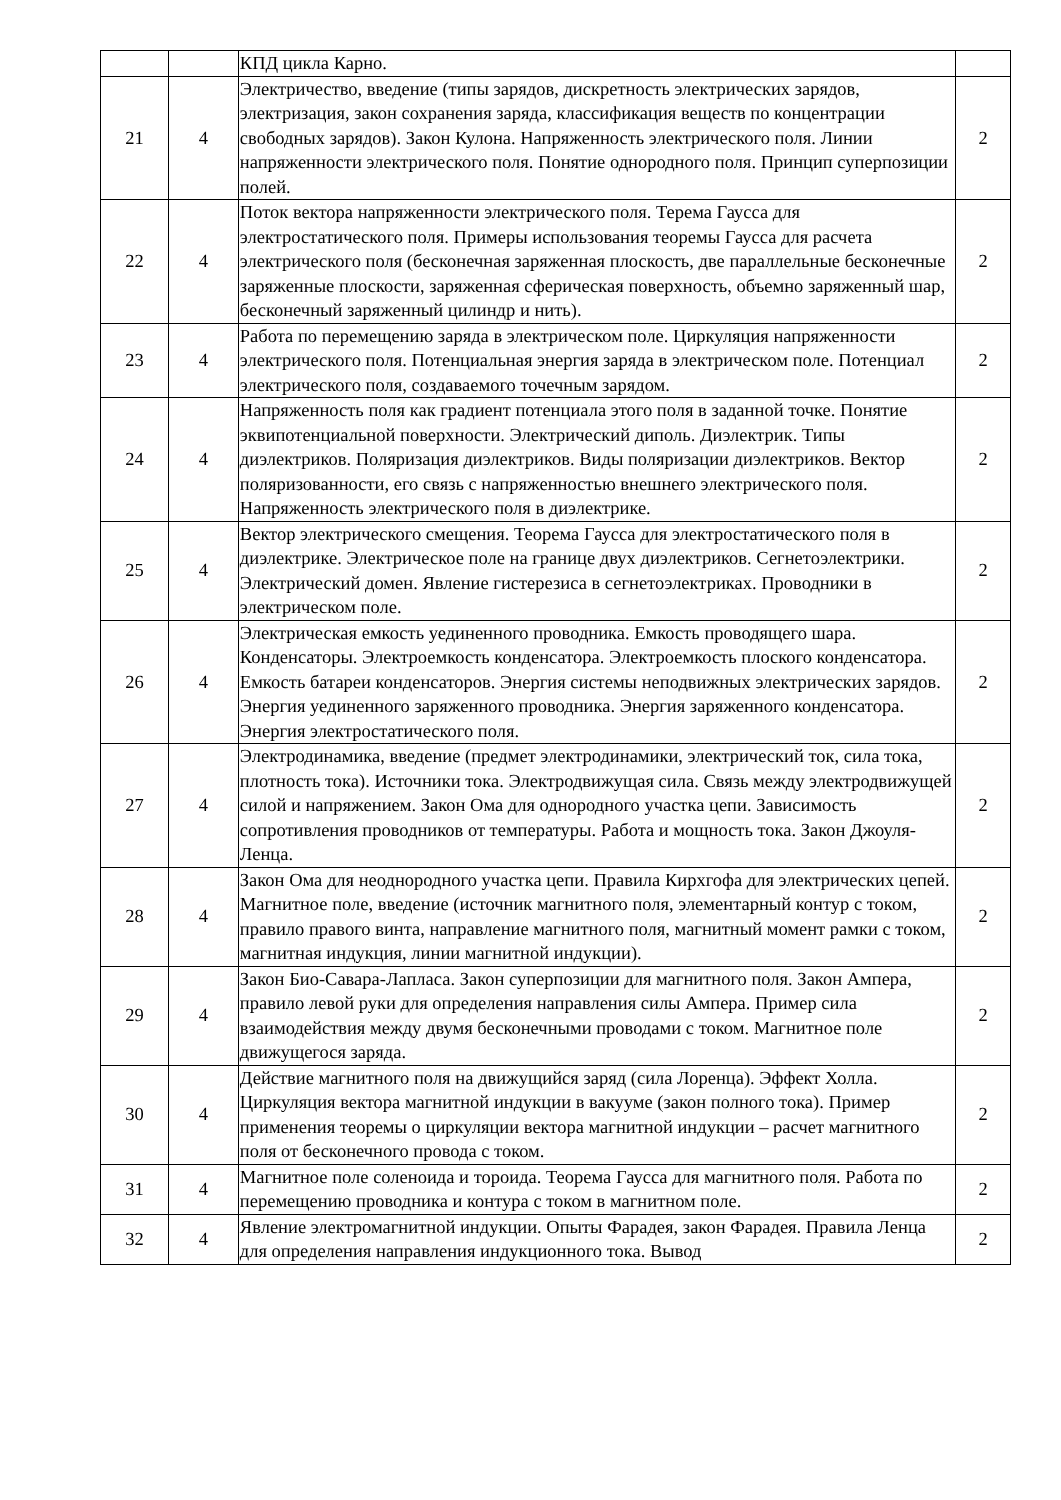| | | КПД цикла Карно. | |
| 21 | 4 | Электричество, введение (типы зарядов, дискретность электрических зарядов, электризация, закон сохранения заряда, классификация веществ по концентрации свободных зарядов). Закон Кулона. Напряженность электрического поля. Линии напряженности электрического поля. Понятие однородного поля. Принцип суперпозиции полей. | 2 |
| 22 | 4 | Поток вектора напряженности электрического поля. Терема Гаусса для электростатического поля. Примеры использования теоремы Гаусса для расчета электрического поля (бесконечная заряженная плоскость, две параллельные бесконечные заряженные плоскости, заряженная сферическая поверхность, объемно заряженный шар, бесконечный заряженный цилиндр и нить). | 2 |
| 23 | 4 | Работа по перемещению заряда в электрическом поле. Циркуляция напряженности электрического поля. Потенциальная энергия заряда в электрическом поле. Потенциал электрического поля, создаваемого точечным зарядом. | 2 |
| 24 | 4 | Напряженность поля как градиент потенциала этого поля в заданной точке. Понятие эквипотенциальной поверхности. Электрический диполь. Диэлектрик. Типы диэлектриков. Поляризация диэлектриков. Виды поляризации диэлектриков. Вектор поляризованности, его связь с напряженностью внешнего электрического поля. Напряженность электрического поля в диэлектрике. | 2 |
| 25 | 4 | Вектор электрического смещения. Теорема Гаусса для электростатического поля в диэлектрике. Электрическое поле на границе двух диэлектриков. Сегнетоэлектрики. Электрический домен. Явление гистерезиса в сегнетоэлектриках. Проводники в электрическом поле. | 2 |
| 26 | 4 | Электрическая емкость уединенного проводника. Емкость проводящего шара. Конденсаторы. Электроемкость конденсатора. Электроемкость плоского конденсатора. Емкость батареи конденсаторов. Энергия системы неподвижных электрических зарядов. Энергия уединенного заряженного проводника. Энергия заряженного конденсатора. Энергия электростатического поля. | 2 |
| 27 | 4 | Электродинамика, введение (предмет электродинамики, электрический ток, сила тока, плотность тока). Источники тока. Электродвижущая сила. Связь между электродвижущей силой и напряжением. Закон Ома для однородного участка цепи. Зависимость сопротивления проводников от температуры. Работа и мощность тока. Закон Джоуля-Ленца. | 2 |
| 28 | 4 | Закон Ома для неоднородного участка цепи. Правила Кирхгофа для электрических цепей. Магнитное поле, введение (источник магнитного поля, элементарный контур с током, правило правого винта, направление магнитного поля, магнитный момент рамки с током, магнитная индукция, линии магнитной индукции). | 2 |
| 29 | 4 | Закон Био-Савара-Лапласа. Закон суперпозиции для магнитного поля. Закон Ампера, правило левой руки для определения направления силы Ампера. Пример сила взаимодействия между двумя бесконечными проводами с током. Магнитное поле движущегося заряда. | 2 |
| 30 | 4 | Действие магнитного поля на движущийся заряд (сила Лоренца). Эффект Холла. Циркуляция вектора магнитной индукции в вакууме (закон полного тока). Пример применения теоремы о циркуляции вектора магнитной индукции – расчет магнитного поля от бесконечного провода с током. | 2 |
| 31 | 4 | Магнитное поле соленоида и тороида. Теорема Гаусса для магнитного поля. Работа по перемещению проводника и контура с током в магнитном поле. | 2 |
| 32 | 4 | Явление электромагнитной индукции. Опыты Фарадея, закон Фарадея. Правила Ленца для определения направления индукционного тока. Вывод | 2 |